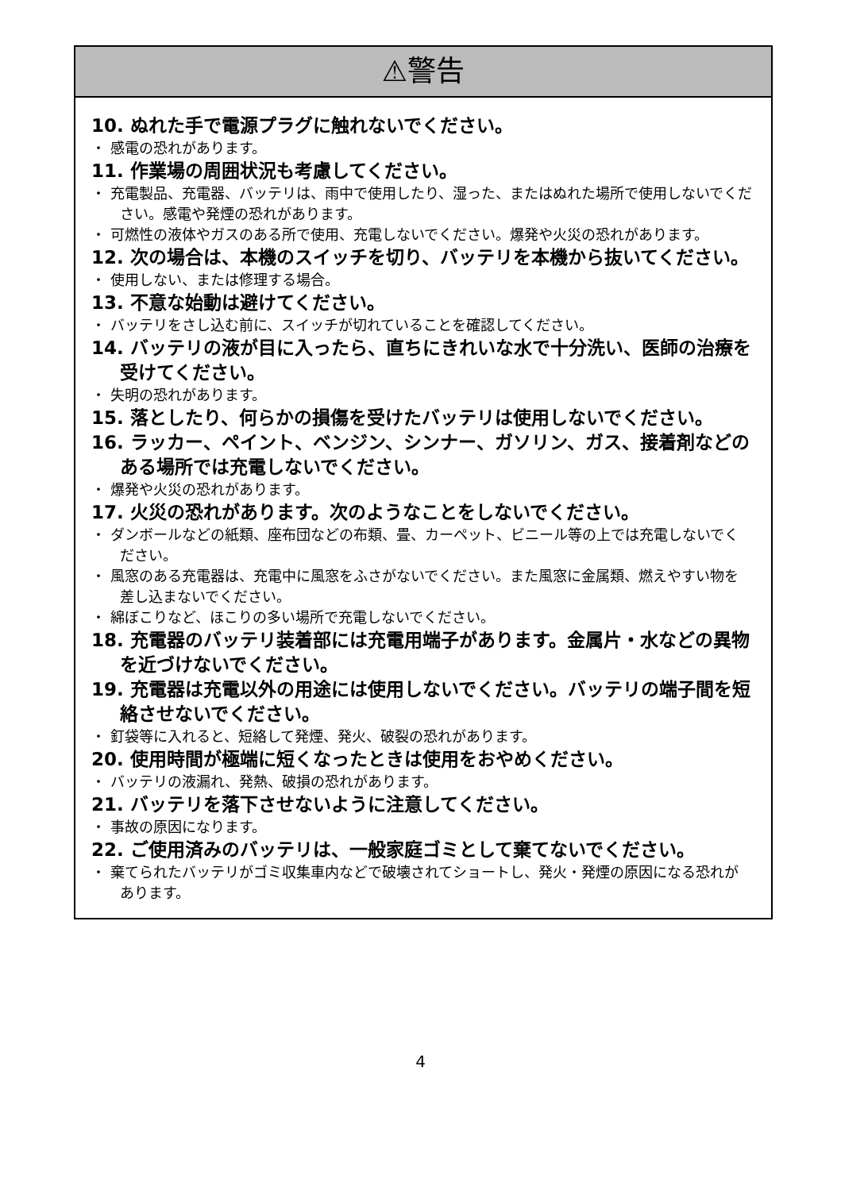⚠警告
10. ぬれた手で電源プラグに触れないでください。
・ 感電の恐れがあります。
11. 作業場の周囲状況も考慮してください。
・ 充電製品、充電器、バッテリは、雨中で使用したり、湿った、またはぬれた場所で使用しないでください。感電や発煙の恐れがあります。
・ 可燃性の液体やガスのある所で使用、充電しないでください。爆発や火災の恐れがあります。
12. 次の場合は、本機のスイッチを切り、バッテリを本機から抜いてください。
・ 使用しない、または修理する場合。
13. 不意な始動は避けてください。
・ バッテリをさし込む前に、スイッチが切れていることを確認してください。
14. バッテリの液が目に入ったら、直ちにきれいな水で十分洗い、医師の治療を受けてください。
・ 失明の恐れがあります。
15. 落としたり、何らかの損傷を受けたバッテリは使用しないでください。
16. ラッカー、ペイント、ベンジン、シンナー、ガソリン、ガス、接着剤などのある場所では充電しないでください。
・ 爆発や火災の恐れがあります。
17. 火災の恐れがあります。次のようなことをしないでください。
・ ダンボールなどの紙類、座布団などの布類、畳、カーペット、ビニール等の上では充電しないでください。
・ 風窓のある充電器は、充電中に風窓をふさがないでください。また風窓に金属類、燃えやすい物を差し込まないでください。
・ 綿ぼこりなど、ほこりの多い場所で充電しないでください。
18. 充電器のバッテリ装着部には充電用端子があります。金属片・水などの異物を近づけないでください。
19. 充電器は充電以外の用途には使用しないでください。バッテリの端子間を短絡させないでください。
・ 釘袋等に入れると、短絡して発煙、発火、破裂の恐れがあります。
20. 使用時間が極端に短くなったときは使用をおやめください。
・ バッテリの液漏れ、発熱、破損の恐れがあります。
21. バッテリを落下させないように注意してください。
・ 事故の原因になります。
22. ご使用済みのバッテリは、一般家庭ゴミとして棄てないでください。
・ 棄てられたバッテリがゴミ収集車内などで破壊されてショートし、発火・発煙の原因になる恐れがあります。
4